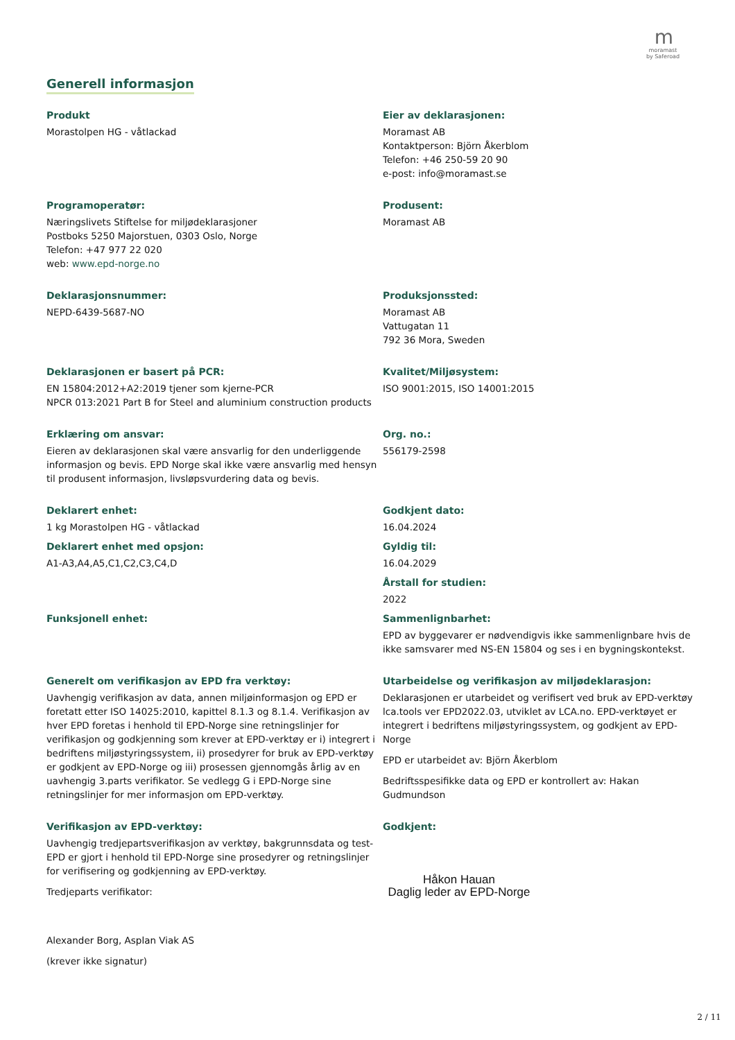m
moramast
by Saferoad
Generell informasjon
Produkt
Morastolpen HG - våtlackad
Eier av deklarasjonen:
Moramast AB
Kontaktperson: Björn Åkerblom
Telefon: +46 250-59 20 90
e-post: info@moramast.se
Programoperatør:
Næringslivets Stiftelse for miljødeklarasjoner
Postboks 5250 Majorstuen, 0303 Oslo, Norge
Telefon: +47 977 22 020
web: www.epd-norge.no
Produsent:
Moramast AB
Deklarasjonsnummer:
NEPD-6439-5687-NO
Produksjonssted:
Moramast AB
Vattugatan 11
792 36 Mora, Sweden
Deklarasjonen er basert på PCR:
EN 15804:2012+A2:2019 tjener som kjerne-PCR
NPCR 013:2021 Part B for Steel and aluminium construction products
Kvalitet/Miljøsystem:
ISO 9001:2015, ISO 14001:2015
Erklæring om ansvar:
Eieren av deklarasjonen skal være ansvarlig for den underliggende informasjon og bevis. EPD Norge skal ikke være ansvarlig med hensyn til produsent informasjon, livsløpsvurdering data og bevis.
Org. no.:
556179-2598
Deklarert enhet:
1 kg Morastolpen HG - våtlackad
Deklarert enhet med opsjon:
A1-A3,A4,A5,C1,C2,C3,C4,D
Godkjent dato:
16.04.2024
Gyldig til:
16.04.2029
Årstall for studien:
2022
Funksjonell enhet: Sammenlignbarhet:
EPD av byggevarer er nødvendigvis ikke sammenlignbare hvis de ikke samsvarer med NS-EN 15804 og ses i en bygningskontekst.
Generelt om verifikasjon av EPD fra verktøy:
Uavhengig verifikasjon av data, annen miljøinformasjon og EPD er foretatt etter ISO 14025:2010, kapittel 8.1.3 og 8.1.4. Verifikasjon av hver EPD foretas i henhold til EPD-Norge sine retningslinjer for verifikasjon og godkjenning som krever at EPD-verktøy er i) integrert i bedriftens miljøstyringssystem, ii) prosedyrer for bruk av EPD-verktøy er godkjent av EPD-Norge og iii) prosessen gjennomgås årlig av en uavhengig 3.parts verifikator. Se vedlegg G i EPD-Norge sine retningslinjer for mer informasjon om EPD-verktøy.
Utarbeidelse og verifikasjon av miljødeklarasjon:
Deklarasjonen er utarbeidet og verifisert ved bruk av EPD-verktøy lca.tools ver EPD2022.03, utviklet av LCA.no. EPD-verktøyet er integrert i bedriftens miljøstyringssystem, og godkjent av EPD-Norge
EPD er utarbeidet av: Björn Åkerblom
Bedriftsspesifikke data og EPD er kontrollert av: Hakan Gudmundson
Verifikasjon av EPD-verktøy:
Uavhengig tredjepartsverifikasjon av verktøy, bakgrunnsdata og test-EPD er gjort i henhold til EPD-Norge sine prosedyrer og retningslinjer for verifisering og godkjenning av EPD-verktøy.
Tredjeparts verifikator:
Alexander Borg, Asplan Viak AS
(krever ikke signatur)
Godkjent:
Håkon Hauan
Daglig leder av EPD-Norge
2 / 11